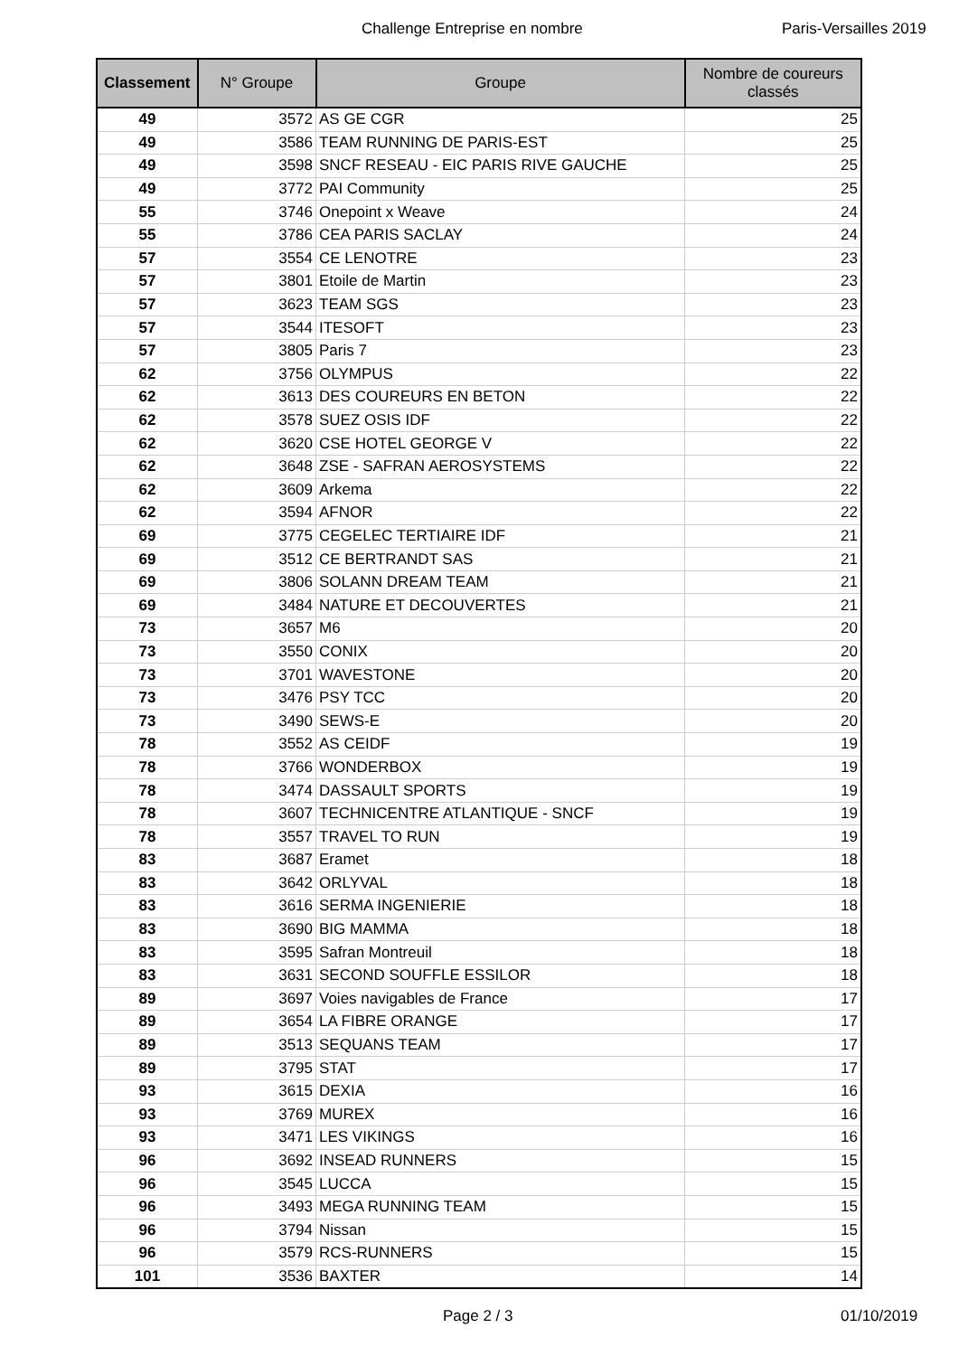Challenge Entreprise en nombre Paris-Versailles 2019
| Classement | N° Groupe | Groupe | Nombre de coureurs classés |
| --- | --- | --- | --- |
| 49 | 3572 | AS GE CGR | 25 |
| 49 | 3586 | TEAM RUNNING DE PARIS-EST | 25 |
| 49 | 3598 | SNCF RESEAU - EIC PARIS RIVE GAUCHE | 25 |
| 49 | 3772 | PAI Community | 25 |
| 55 | 3746 | Onepoint x Weave | 24 |
| 55 | 3786 | CEA PARIS SACLAY | 24 |
| 57 | 3554 | CE LENOTRE | 23 |
| 57 | 3801 | Etoile de Martin | 23 |
| 57 | 3623 | TEAM SGS | 23 |
| 57 | 3544 | ITESOFT | 23 |
| 57 | 3805 | Paris 7 | 23 |
| 62 | 3756 | OLYMPUS | 22 |
| 62 | 3613 | DES COUREURS EN BETON | 22 |
| 62 | 3578 | SUEZ OSIS IDF | 22 |
| 62 | 3620 | CSE HOTEL GEORGE V | 22 |
| 62 | 3648 | ZSE - SAFRAN AEROSYSTEMS | 22 |
| 62 | 3609 | Arkema | 22 |
| 62 | 3594 | AFNOR | 22 |
| 69 | 3775 | CEGELEC TERTIAIRE IDF | 21 |
| 69 | 3512 | CE BERTRANDT SAS | 21 |
| 69 | 3806 | SOLANN DREAM TEAM | 21 |
| 69 | 3484 | NATURE ET DECOUVERTES | 21 |
| 73 | 3657 | M6 | 20 |
| 73 | 3550 | CONIX | 20 |
| 73 | 3701 | WAVESTONE | 20 |
| 73 | 3476 | PSY TCC | 20 |
| 73 | 3490 | SEWS-E | 20 |
| 78 | 3552 | AS CEIDF | 19 |
| 78 | 3766 | WONDERBOX | 19 |
| 78 | 3474 | DASSAULT SPORTS | 19 |
| 78 | 3607 | TECHNICENTRE ATLANTIQUE - SNCF | 19 |
| 78 | 3557 | TRAVEL TO RUN | 19 |
| 83 | 3687 | Eramet | 18 |
| 83 | 3642 | ORLYVAL | 18 |
| 83 | 3616 | SERMA INGENIERIE | 18 |
| 83 | 3690 | BIG MAMMA | 18 |
| 83 | 3595 | Safran Montreuil | 18 |
| 83 | 3631 | SECOND SOUFFLE ESSILOR | 18 |
| 89 | 3697 | Voies navigables de France | 17 |
| 89 | 3654 | LA FIBRE ORANGE | 17 |
| 89 | 3513 | SEQUANS TEAM | 17 |
| 89 | 3795 | STAT | 17 |
| 93 | 3615 | DEXIA | 16 |
| 93 | 3769 | MUREX | 16 |
| 93 | 3471 | LES VIKINGS | 16 |
| 96 | 3692 | INSEAD RUNNERS | 15 |
| 96 | 3545 | LUCCA | 15 |
| 96 | 3493 | MEGA RUNNING TEAM | 15 |
| 96 | 3794 | Nissan | 15 |
| 96 | 3579 | RCS-RUNNERS | 15 |
| 101 | 3536 | BAXTER | 14 |
Page 2 / 3 01/10/2019